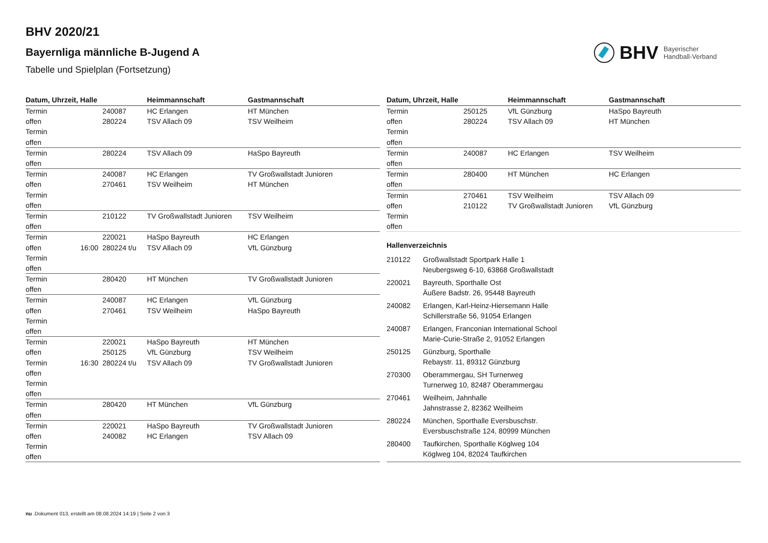BHV 2020/21
Bayernliga männliche B-Jugend A
Tabelle und Spielplan (Fortsetzung)
BHV Bayerischer
Handball-Verband
| Datum, Uhrzeit, Halle | | | Heimmannschaft | Gastmannschaft |
| --- | --- | --- | --- | --- |
| Termin | | 240087 | HC Erlangen | HT München |
| offen | | 280224 | TSV Allach 09 | TSV Weilheim |
| Termin | | | | |
| offen | | | | |
| Termin | | 280224 | TSV Allach 09 | HaSpo Bayreuth |
| offen | | | | |
| Termin | | 240087 | HC Erlangen | TV Großwallstadt Junioren |
| offen | | 270461 | TSV Weilheim | HT München |
| Termin | | | | |
| offen | | | | |
| Termin | | 210122 | TV Großwallstadt Junioren | TSV Weilheim |
| offen | | | | |
| Termin | | 220021 | HaSpo Bayreuth | HC Erlangen |
| offen | 16:00 | 280224 t/u | TSV Allach 09 | VfL Günzburg |
| Termin | | | | |
| offen | | | | |
| Termin | | 280420 | HT München | TV Großwallstadt Junioren |
| offen | | | | |
| Termin | | 240087 | HC Erlangen | VfL Günzburg |
| offen | | 270461 | TSV Weilheim | HaSpo Bayreuth |
| Termin | | | | |
| offen | | | | |
| Termin | | 220021 | HaSpo Bayreuth | HT München |
| offen | | 250125 | VfL Günzburg | TSV Weilheim |
| Termin | 16:30 | 280224 t/u | TSV Allach 09 | TV Großwallstadt Junioren |
| offen | | | | |
| Termin | | | | |
| offen | | | | |
| Termin | | 280420 | HT München | VfL Günzburg |
| offen | | | | |
| Termin | | 220021 | HaSpo Bayreuth | TV Großwallstadt Junioren |
| offen | | 240082 | HC Erlangen | TSV Allach 09 |
| Termin | | | | |
| offen | | | | |
| Datum, Uhrzeit, Halle | | | Heimmannschaft | Gastmannschaft |
| --- | --- | --- | --- | --- |
| Termin | | 250125 | VfL Günzburg | HaSpo Bayreuth |
| offen | | 280224 | TSV Allach 09 | HT München |
| Termin | | | | |
| offen | | | | |
| Termin | | 240087 | HC Erlangen | TSV Weilheim |
| offen | | | | |
| Termin | | 280400 | HT München | HC Erlangen |
| offen | | | | |
| Termin | | 270461 | TSV Weilheim | TSV Allach 09 |
| offen | | 210122 | TV Großwallstadt Junioren | VfL Günzburg |
| Termin | | | | |
| offen | | | | |
Hallenverzeichnis
| 210122 | Großwallstadt Sportpark Halle 1 Neubergsweg 6-10, 63868 Großwallstadt |
| 220021 | Bayreuth, Sporthalle Ost Äußere Badstr. 26, 95448 Bayreuth |
| 240082 | Erlangen, Karl-Heinz-Hiersemann Halle Schillerstraße 56, 91054 Erlangen |
| 240087 | Erlangen, Franconian International School Marie-Curie-Straße 2, 91052 Erlangen |
| 250125 | Günzburg, Sporthalle Rebaystr. 11, 89312 Günzburg |
| 270300 | Oberammergau, SH Turnerweg Turnerweg 10, 82487 Oberammergau |
| 270461 | Weilheim, Jahnhalle Jahnstrasse 2, 82362 Weilheim |
| 280224 | München, Sporthalle Eversbuschstr. Eversbuschstraße 124, 80999 München |
| 280400 | Taufkirchen, Sporthalle Köglweg 104 Köglweg 104, 82024 Taufkirchen |
nu .Dokument 013, erstellt am 08.08.2024 14:19 | Seite 2 von 3